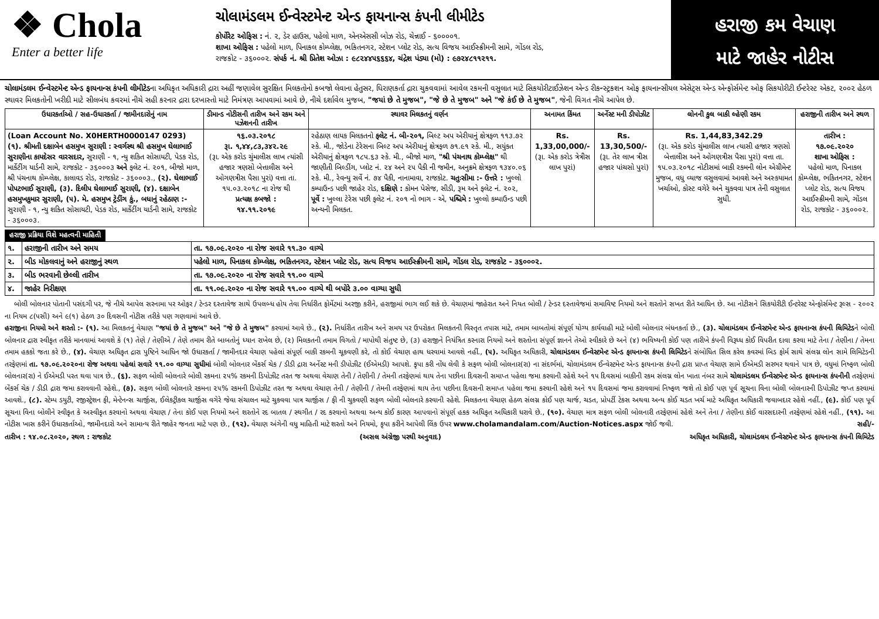❖ Chola
Enter a better life
ચોલામંડલમ ઈન્વેસ્ટમેન્ટ એન્ડ ફાયનાન્સ કંપની લીમીટેડ
કોર્પોરેટ ઓફિસ : નં. ૨, ડેર હાઉસ, પહેલો માળ, એનએસસી બોઝ રોડ, ચેન્નાઈ - ૬૦૦૦૦૧.
શાખા ઓફિસ : પહેલો માળ, પિનાકલ કોમ્પ્લેક્ષ, ભકિતનગર, સ્ટેશન પ્લોટ રોડ, સત્ય વિજય આઈસ્ક્રીમની સામે, ગોંડલ રોડ,
રાજકોટ - ૩૬૦૦૦૨. સંપર્ક નં. શ્રી પ્રિતેશ ઓઝા : ૯૮૨૪૪૫૬૬૬૪, ચંદ્રેશ પંડ્યા (મો) : ૯૭૨૪૮૧૧૨૧૧.
હરાજી કમ વેચાણ
માટે જાહેર નોટીસ
ચોલામંડલમ ઈન્વેસ્ટમેન્ટ એન્ડ ફાયનાન્સ કંપની લીમીટેડના અધિકૃત અધિકારી દ્રારા અહીં જણાવેલ સુરક્ષિત મિલકતોનો કબજો લેવાના હેતુસર, ધિરાણકર્તા દ્રારા ચુકવવામાં આવેલ રકમની વસુલાત માટે સિકયોરીટાઈઝેશન એન્ડ રીકન્સ્ટ્રકશન ઓફ ફાયનાન્સીયલ એસેટ્સ એન્ડ એન્ફોર્સમેન્ટ ઓફ સિકયોરીટી ઈન્ટરેસ્ટ એકટ, ૨૦૦૨ હેઠળ સ્થાવર મિલકતોની ખરીદી માટે સીલબંધ કવરમાં નીચે સહી કરનાર દ્રારા દરખાસ્તો માટે નિમંત્રણ આપવામાં આવે છે, નીચે દર્શાવેલ મુજબ, "જયાં છે તે મુજબ", "જે છે તે મુજબ" અને "જે કંઈ છે તે મુજબ", જેની વિગત નીચે આપેલ છે.
| ઉધારકર્તાઓ / સહ-ઉધારકર્તા / જામીનદારોનું નામ | ડીમાન્ડ નોટીસની તારીખ અને રકમ અને પઝેશનની તારીખ | સ્થાવર મિલકતનું વર્ણન | અનામત કિંમત | અર્નેસ્ટ મની ડીપોઝીટ | લોનની કુલ બાકી લ્હેણી રકમ | હરાજીની તારીખ અને સ્થળ |
| --- | --- | --- | --- | --- | --- | --- |
| (Loan Account No. X0HERTH0000147 0293) (૧). શ્રીમતી દક્ષાબેન હસમુખ સુરાણી : સ્વર્ગસ્થ શ્રી હસમુખ ઘેલાભાઈ સુરાણીના કાયદેસર વારસદાર, સુરાણી - ૧, ન્યુ શકિત સોસાયટી, પેડક રોડ, માર્કેટીંગ યાર્ડની સામે, રાજકોટ - ૩૬૦૦૦૩ અને ફલેટ નં. ૨૦૧, બીજો માળ, શ્રી પંચનાથ કોમ્પ્લેક્ષ, કાલાવડ રોડ, રાજકોટ - ૩૬૦૦૦૩., (૨). ઘેલાભાઈ પોપટભાઈ સુરાણી, (૩). દિલીપ ઘેલાભાઈ સુરાણી, (૪). દક્ષાબેન હસમુખકુમાર સુરાણી, (૫). મે. હસમુખ ટ્રેડીંગ કું., બધાનું રહેઠાણ :- સુરાણી - ૧, ન્યુ શકિત સોસાયટી, પેડક રોડ, માર્કેટીંગ યાર્ડની સામે, રાજકોટ - ૩૬૦૦૦૩. | ૧૬.૦૩.૨૦૧૮ રૂા. ૧,૪૪,૮૩,૩૪૨.૨૯ (રૂા. એક કરોડ ચુંમાલીસ લાખ ત્યાંસી હજાર ત્રણસો બેત્તાલીસ અને ઓગણત્રીસ પૈસા પુરાં) વત્તા તા. ૧૫.૦૩.૨૦૧૮ ના રોજ થી પ્રત્યક્ષ કબજો : ૧૪.૧૧.૨૦૧૯ | રહેઠાણ લાયક મિલકતનો ફલેટ નં. બી-૨૦૧, બિલ્ટ અપ એરીયાનું ક્ષેત્રફળ ૧૧૩.૭૨ સ્કે. મી., જોડેના ટેરેસના બિલ્ટ અપ એરીયાનું ક્ષેત્રફળ ૭૧.૯૧ સ્કે. મી., સયુંકત એરીયાનું ક્ષેત્રફળ ૧૮૫.૬૩ સ્કે. મી., બીજો માળ, "શ્રી પંચનાથ કોમ્પ્લેક્ષ" થી જાણીતી બિલ્ડીંગ, પ્લોટ નં. ૨૪ અને ૨૫ પૈકી ની જમીન, અનુક્રમે ક્ષેત્રફળ ૧૩૪૦.૦૬ સ્કે. મી., રેવન્યુ સર્વે નં. ૭૪ પૈકી, નાનામાવા, રાજકોટ. ચતુઃસીમા :- ઉત્તરે : ખુલ્લો કમ્પાઉન્ડ પછી જાહેર રોડ, દક્ષિણે : કોમન પેસેજ, સીડી, રૂમ અને ફલેટ નં. ૨૦૨, પૂર્વે : ખુલ્લા ટેરેસ પછી ફલેટ નં. ૨૦૧ નો ભાગ - એ, પશ્ચિમે : ખુલ્લો કમ્પાઉન્ડ પછી અન્યની મિલકત. | Rs. 1,33,00,000/- (રૂા. એક કરોડ ત્રેત્રીસ લાખ પુરાં) | Rs. 13,30,500/- (રૂા. તેર લાખ ત્રીસ હજાર પાંચસો પુરાં) | Rs. 1,44,83,342.29 (રૂા. એક કરોડ ચુંમાલીસ લાખ ત્યાસી હજાર ત્રણસો બેત્તાલીસ અને ઓગણત્રીસ પૈસા પુરાં) વત્તા તા. ૧૫.૦૩.૨૦૧૮ નોટીસમાં બાકી રકમની લોન એગ્રીમેન્ટ મુજબ, વધુ વ્યાજ વસુલવામાં આવશે અને અસ્કયામત ખર્ચાઓ, કોસ્ટ વગેરે અને ચુકવવા પાત્ર તેની વસુલાત સુધી. | તારીખ : ૧૭.૦૯.૨૦૨૦ શાખા ઓફિસ : પહેલો માળ, પિનાકલ કોમ્પ્લેક્ષ, ભકિતનગર, સ્ટેશન પ્લોટ રોડ, સત્ય વિજય આઈસ્ક્રીમની સામે, ગોંડલ રોડ, રાજકોટ - ૩૬૦૦૦૨. |
હરાજી પ્રક્રિયા વિશે મહત્વની માહિતી
| ૧. | હરાજીની તારીખ અને સમય | તા. ૧૭.૦૯.૨૦૨૦ ના રોજ સવારે ૧૧.૩૦ વાગ્યે |
| ૨. | બીડ મોકલવાનું અને હરાજીનું સ્થળ | પહેલો માળ, પિનાકલ કોમ્પ્લેક્ષ, ભકિતનગર, સ્ટેશન પ્લોટ રોડ, સત્ય વિજય આઈસ્ક્રીમની સામે, ગોંડલ રોડ, રાજકોટ - ૩૬૦૦૦૨. |
| ૩. | બીડ ભરવાની છેલ્લી તારીખ | તા. ૧૭.૦૯.૨૦૨૦ ના રોજ સવારે ૧૧.૦૦ વાગ્યે |
| ૪. | જાહેર નિરીક્ષણ | તા. ૧૧.૦૯.૨૦૨૦ ના રોજ સવારે ૧૧.૦૦ વાગ્યે થી બપોરે ૩.૦૦ વાગ્યા સુધી |
બોલી બોલનાર પોતાની પસંદગી પર, જે નીચે આપેલ સરનામા પર ઓફર / ટેન્ડર દસ્તાવેજ સાથે ઉપલબ્ધ હોય તેવા નિર્ધારીત ફોર્મેટમાં અરજી કરીને, હરાજીમાં ભાગ લઈ શકે છે. વેચાણમાં જાહેરાત અને નિયત બોલી / ટેન્ડર દસ્તાવેજમાં સમાવિષ્ટ નિયમો અને શરતોને સખત રીતે આધિન છે. આ નોટીસને સિકયોરીટી ઈન્ટરેસ્ટ એન્ફોર્સમેન્ટ રૂલ્સ - ૨૦૦૨ ના નિયમ ૮(૫સી) અને ૯(૧) હેઠળ ૩૦ દિવસની નોટીસ તરીકે પણ ગણવામાં આવે છે.
હરાજીના નિયમો અને શરતો :- (૧). આ મિલકતનું વેચાણ "જયાં છે તે મુજબ" અને "જે છે તે મુજબ" કરવામાં આવે છે., (૨). નિર્ધારીત તારીખ અને સમય પર ઉપરોકત મિલકતની વિસ્તૃત તપાસ માટે, તમામ બાબતોમાં સંપૂર્ણ યોગ્ય કાર્યવાહી માટે બોલી બોલનાર બંધનકર્તા છે., (૩). ચોલામંડલમ ઈન્વેસ્ટમેન્ટ એન્ડ ફાયનાન્સ કંપની લિમિટેડને બોલી બોલનાર દ્રારા સ્વીકૃત તરીકે માનવામાં આવશે કે (૧) તેણે / તેણીએ / તેણે તમામ રીતે બાબતોનું ધ્યાન રાખેલ છે, (૨) મિલકતની તમામ વિગતો / માપોથી સંતુષ્ટ છે, (૩) હરાજીને નિયંત્રિત કરનારા નિયમો અને શરતોના સંપૂર્ણ જ્ઞાનને તેઓ સ્વીકારે છે અને (૪) ભવિષ્યની કોઈ પણ તારીખે કંપની વિરૂધ્ધ કોઈ વિપરીત દાવા કરવા માટે તેના / તેણીના / તેમના તમામ હકકો જતા કરે છે., (૪). વેચાણ અધિકૃત દ્રારા પુષ્ટિને આધિન જો ઉધારકર્તા / જામીનદાર વેચાણ પહેલાં સંપૂર્ણ બાકી રકમની ચૂકવણી કરે, તો કોઈ વેચાણ હાથ ધરવામાં આવશે નહીં., (૫). અધિકૃત અધિકારી, ચોલામંડલમ ઈન્વેસ્ટમેન્ટ એન્ડ ફાયનાન્સ કંપની લિમિટેડને સંબોધિત સિલ કરેલ કવરમાં બિડ ફોર્મ સાથે સંલગ્ન લોન સામે લિમિટેડની તરફેણમાં તા. ૧૭.૦૯.૨૦૨૦ના રોજ અથવા પહેલાં સવારે ૧૧.૦૦ વાગ્યા સુધીમાં બોલી બોલનાર બેંકર્સ ચેક / ડીડી દ્રારા અર્નેસ્ટ મની ડીપોઝીટ (ઈએમડી) આપશે. કૃપા કરી નોંધ લેવી કે સફળ બોલી બોલનાર(રા) ના સંદર્ભમાં, ચોલામંડલમ ઈન્વેસ્ટમેન્ટ એન્ડ ફાયનાન્સ કંપની દ્રારા પ્રાપ્ત વેચાણ સામે ઈએમડી સરભર થવાને પાત્ર છે, વધુમાં નિષ્ફળ બોલી બોલનાર(રા) ને ઈએમડી પરત થવા પાત્ર છે., (૬). સફળ બોલી બોલનારે બોલી રકમના ૨૫% રકમની ડિપોઝીટ તરત જ અથવા વેચાણ તેની / તેણીની / તેમની તરફેણમાં થાય તેના પછીના દિવસની સમાપ્ત પહેલા જમા કરવાની રહેશે અને ૧૫ દિવસમાં બાકીની રકમ સંલગ્ન લોન ખાતા નંબર સામે ચોલામંડલમ ઈન્વેસ્ટમેન્ટ એન્ડ ફાયનાન્સ કંપનીની તરફેણમાં બેંકર્સ ચેક / ડીડી દ્રારા જમા કરાવવાની રહેશે., (૭). સફળ બોલી બોલનારે રકમના ૨૫% રકમની ડિપોઝીટ તરત જ અથવા વેચાણ તેની / તેણીની / તેમની તરફેણમાં થાય તેના પછીના દિવસની સમાપ્ત પહેલા જમા કરવાની રહેશે અને ૧૫ દિવસમાં જમા કરાવવામાં નિષ્ફળ જશે તો કોઈ પણ પૂર્વ સૂચના વિના બોલી બોલનારની ડિપોઝીટ જપ્ત કરવામાં આવશે., (૮). સ્ટેમ્પ ડયુટી, રજીસ્ટ્રેશન ફી, મેન્ટેનન્સ ચાર્જીસ, ઈલેકટ્રીકલ ચાર્જીસ વગેરે જેવા સંચાલન માટે ચુકવવા પાત્ર ચાર્જીસ / ફી ની ચુકવણી સફળ બોલી બોલનારે કરવાની રહેશે. મિલકતના વેચાણ હેઠળ સંલગ્ન કોઈ પણ ચાર્જ, ચડત, પ્રોપર્ટી ટેકસ અથવા અન્ય કોઈ ચડત ખર્ચ માટે અધિકૃત અધિકારી જવાબદાર રહેશે નહીં., (૯). કોઈ પણ પૂર્વ સૂચના વિના બોલીને સ્વીકૃત કે અસ્વીકૃત કરવાનો અથવા વેચાણ / તેના કોઈ પણ નિયમો અને શરતોને રદ બાતલ / સ્થગીત / રદ કરવાનો અથવા અન્ય કોઈ કારણ આપવાનો સંપૂર્ણ હકક અધિકૃત અધિકારી ધરાવે છે., (૧૦). વેચાણ માત્ર સફળ બોલી બોલનારી તરફેણમાં રહેશે અને તેના / તેણીના કોઈ વારસદારની તરફેણમાં રહેશે નહીં., (૧૧). આ નોટીસ ખાસ કરીને ઉધારકર્તાઓ, જામીનદારો અને સામાન્ય રીતે જાહેર જનતા માટે પણ છે., (૧૨). વેચાણ અંગેની વધુ માહિતી માટે શરતો અને નિયમો, કૃપા કરીને આપેલી લિંક ઉપર www.cholamandalam.com/Auction-Notices.aspx જોઈ જવી. સહી/-
તારીખ : ૧૪.૦૮.૨૦૨૦, સ્થળ : રાજકોટ (અસલ અંગ્રેજી પરથી અનુવાદ) અધિકૃત અધિકારી, ચોલામંડલમ ઈન્વેસ્ટમેન્ટ એન્ડ ફાયનાન્સ કંપની લિમિટેડ